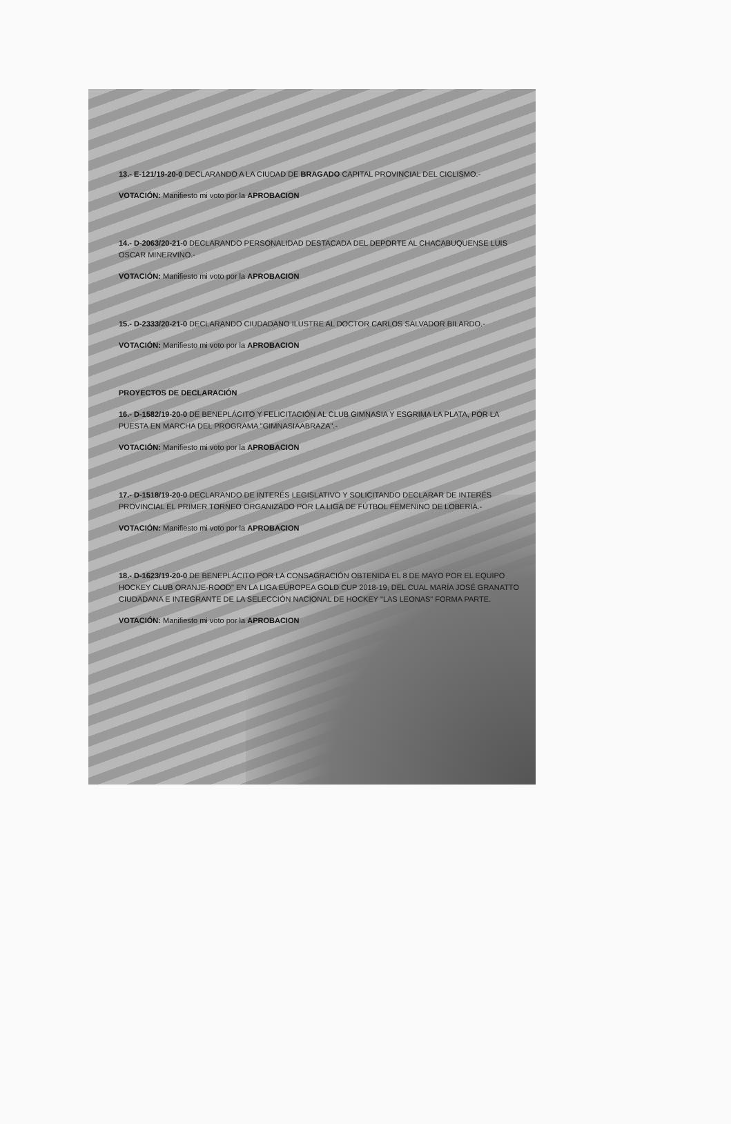13.- E-121/19-20-0 DECLARANDO A LA CIUDAD DE BRAGADO CAPITAL PROVINCIAL DEL CICLISMO.-
VOTACIÓN: Manifiesto mi voto por la APROBACION
14.- D-2063/20-21-0 DECLARANDO PERSONALIDAD DESTACADA DEL DEPORTE AL CHACABUQUENSE LUIS OSCAR MINERVINO.-
VOTACIÓN: Manifiesto mi voto por la APROBACION
15.- D-2333/20-21-0 DECLARANDO CIUDADANO ILUSTRE AL DOCTOR CARLOS SALVADOR BILARDO.-
VOTACIÓN: Manifiesto mi voto por la APROBACION
PROYECTOS DE DECLARACIÓN
16.- D-1582/19-20-0 DE BENEPLÁCITO Y FELICITACIÓN AL CLUB GIMNASIA Y ESGRIMA LA PLATA, POR LA PUESTA EN MARCHA DEL PROGRAMA "GIMNASIAABRAZA".-
VOTACIÓN: Manifiesto mi voto por la APROBACION
17.- D-1518/19-20-0 DECLARANDO DE INTERÉS LEGISLATIVO Y SOLICITANDO DECLARAR DE INTERÉS PROVINCIAL EL PRIMER TORNEO ORGANIZADO POR LA LIGA DE FÚTBOL FEMENINO DE LOBERIA.-
VOTACIÓN: Manifiesto mi voto por la APROBACION
18.- D-1623/19-20-0 DE BENEPLÁCITO POR LA CONSAGRACIÓN OBTENIDA EL 8 DE MAYO POR EL EQUIPO HOCKEY CLUB ORANJE-ROOD" EN LA LIGA EUROPEA GOLD CUP 2018-19, DEL CUAL MARÍA JOSÉ GRANATTO CIUDADANA E INTEGRANTE DE LA SELECCIÓN NACIONAL DE HOCKEY "LAS LEONAS" FORMA PARTE.
VOTACIÓN: Manifiesto mi voto por la APROBACION